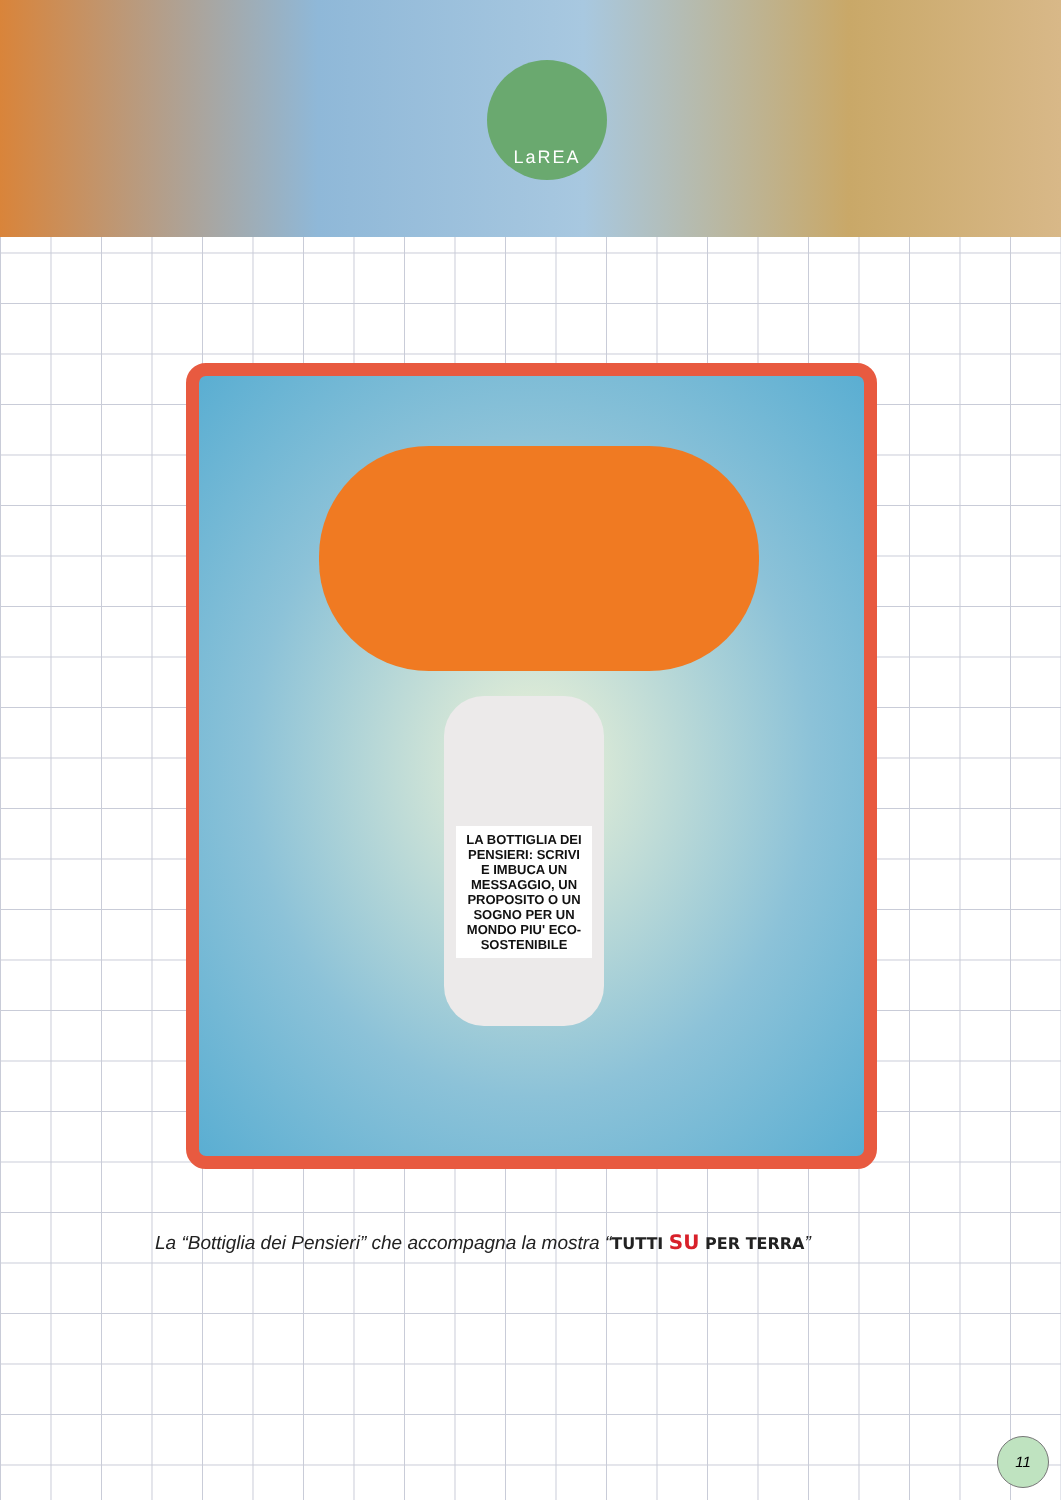LaREA
LA BOTTIGLIA DEI PENSIERI: SCRIVI E IMBUCA UN MESSAGGIO, UN PROPOSITO O UN SOGNO PER UN MONDO PIU' ECO-SOSTENIBILE
La “Bottiglia dei Pensieri” che accompagna la mostra “TUTTI SU PER TERRA”
11